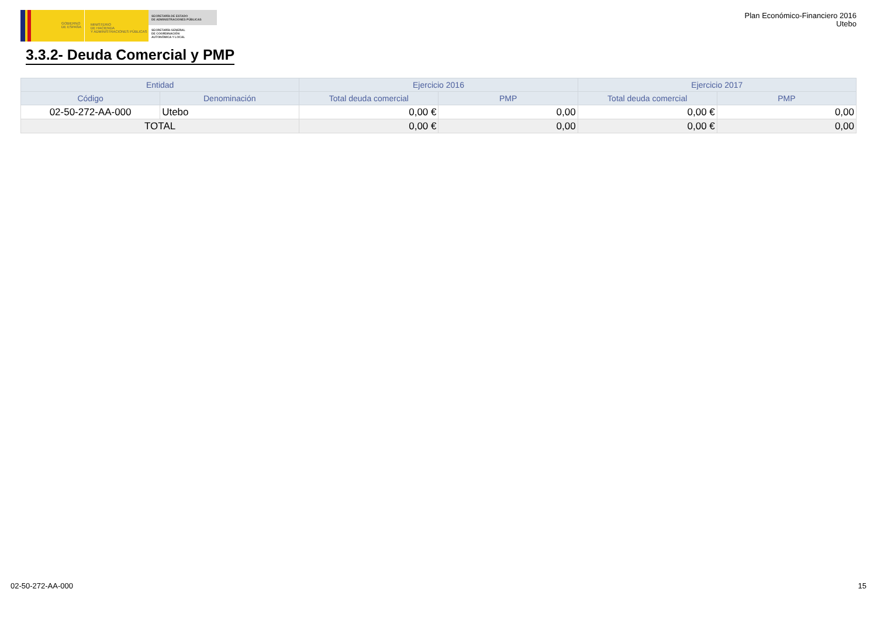GOBIERNO
DE ESPAÑA
MINISTERIO
DE HACIENDA
Y ADMINISTRACIONES PÚBLICAS
SECRETARÍA DE ESTADO
DE ADMINISTRACIONES PÚBLICAS
SECRETARÍA GENERAL
DE COORDINACIÓN
AUTONÓMICA Y LOCAL
Plan Económico-Financiero 2016
Utebo
3.3.2- Deuda Comercial y PMP
| Entidad | | Ejercicio 2016 | | Ejercicio 2017 | |
| --- | --- | --- | --- | --- | --- |
| Código | Denominación | Total deuda comercial | PMP | Total deuda comercial | PMP |
| 02-50-272-AA-000 | Utebo | 0,00 € | 0,00 | 0,00 € | 0,00 |
| TOTAL | | 0,00 € | 0,00 | 0,00 € | 0,00 |
02-50-272-AA-000 15